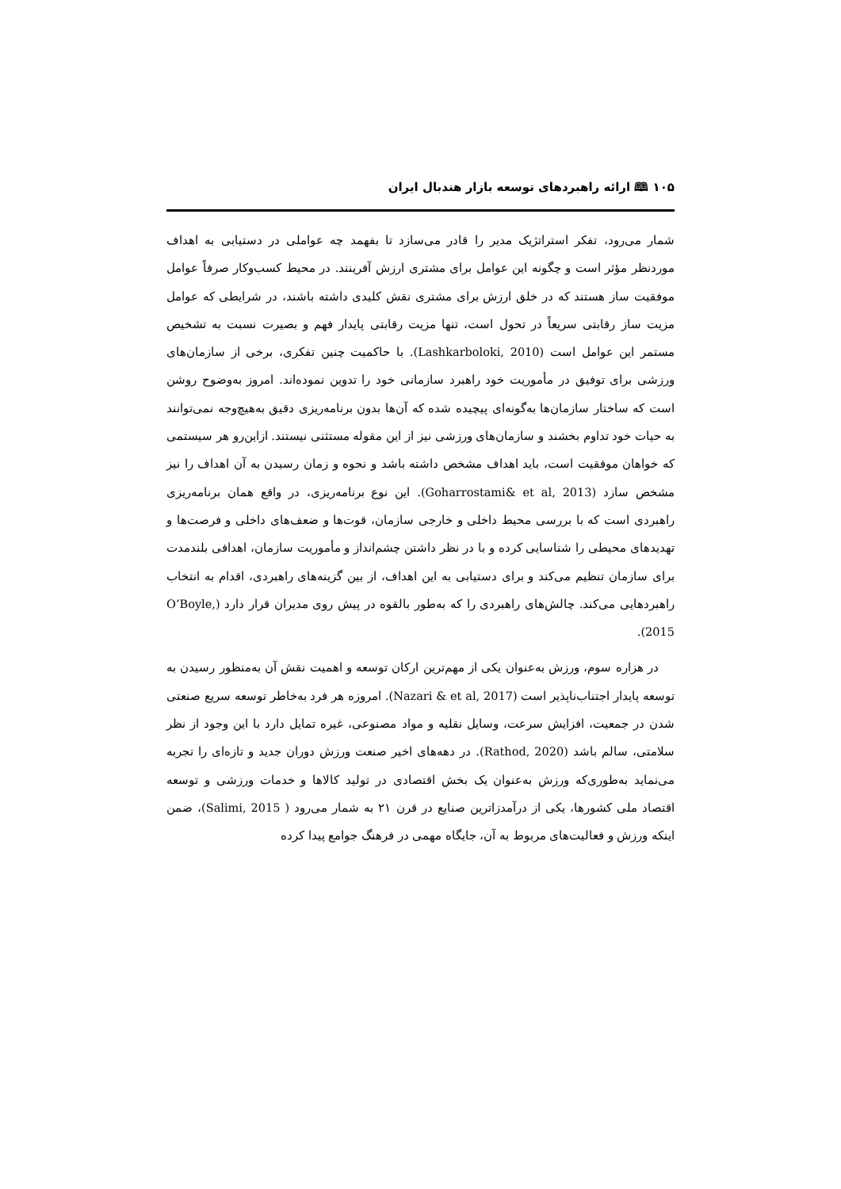۱۰۵ 🕮 ارائه راهبردهای توسعه بازار هندبال ایران
شمار می‌رود، تفکر استراتژیک مدیر را قادر می‌سازد تا بفهمد چه عواملی در دستیابی به اهداف موردنظر مؤثر است و چگونه این عوامل برای مشتری ارزش آفرینند. در محیط کسب‌وکار صرفاً عوامل موفقیت ساز هستند که در خلق ارزش برای مشتری نقش کلیدی داشته باشند، در شرایطی که عوامل مزیت ساز رقابتی سریعاً در تحول است، تنها مزیت رقابتی پایدار فهم و بصیرت نسبت به تشخیص مستمر این عوامل است (Lashkarboloki, 2010). با حاکمیت چنین تفکری، برخی از سازمان‌های ورزشی برای توفیق در مأموریت خود راهبرد سازمانی خود را تدوین نموده‌اند. امروز به‌وضوح روشن است که ساختار سازمان‌ها به‌گونه‌ای پیچیده شده که آن‌ها بدون برنامه‌ریزی دقیق به‌هیچ‌وجه نمی‌توانند به حیات خود تداوم بخشند و سازمان‌های ورزشی نیز از این مقوله مستثنی نیستند. ازاین‌رو هر سیستمی که خواهان موفقیت است، باید اهداف مشخص داشته باشد و نحوه و زمان رسیدن به آن اهداف را نیز مشخص سازد (Goharrostami& et al, 2013). این نوع برنامه‌ریزی، در واقع همان برنامه‌ریزی راهبردی است که با بررسی محیط داخلی و خارجی سازمان، قوت‌ها و ضعف‌های داخلی و فرصت‌ها و تهدیدهای محیطی را شناسایی کرده و با در نظر داشتن چشم‌انداز و مأموریت سازمان، اهدافی بلندمدت برای سازمان تنظیم می‌کند و برای دستیابی به این اهداف، از بین گزینه‌های راهبردی، اقدام به انتخاب راهبردهایی می‌کند. چالش‌های راهبردی را که به‌طور بالقوه در پیش روی مدیران قرار دارد (O’Boyle, 2015).
در هزاره سوم، ورزش به‌عنوان یکی از مهم‌ترین ارکان توسعه و اهمیت نقش آن به‌منظور رسیدن به توسعه پایدار اجتناب‌ناپذیر است (Nazari & et al, 2017). امروزه هر فرد به‌خاطر توسعه سریع صنعتی شدن در جمعیت، افزایش سرعت، وسایل نقلیه و مواد مصنوعی، غیره تمایل دارد با این وجود از نظر سلامتی، سالم باشد (Rathod, 2020). در دهه‌های اخیر صنعت ورزش دوران جدید و تازه‌ای را تجربه می‌نماید به‌طوری‌که ورزش به‌عنوان یک بخش اقتصادی در تولید کالاها و خدمات ورزشی و توسعه اقتصاد ملی کشورها، یکی از درآمدزاترین صنایع در قرن ۲۱ به شمار می‌رود ( Salimi, 2015)، ضمن اینکه ورزش و فعالیت‌های مربوط به آن، جایگاه مهمی در فرهنگ جوامع پیدا کرده